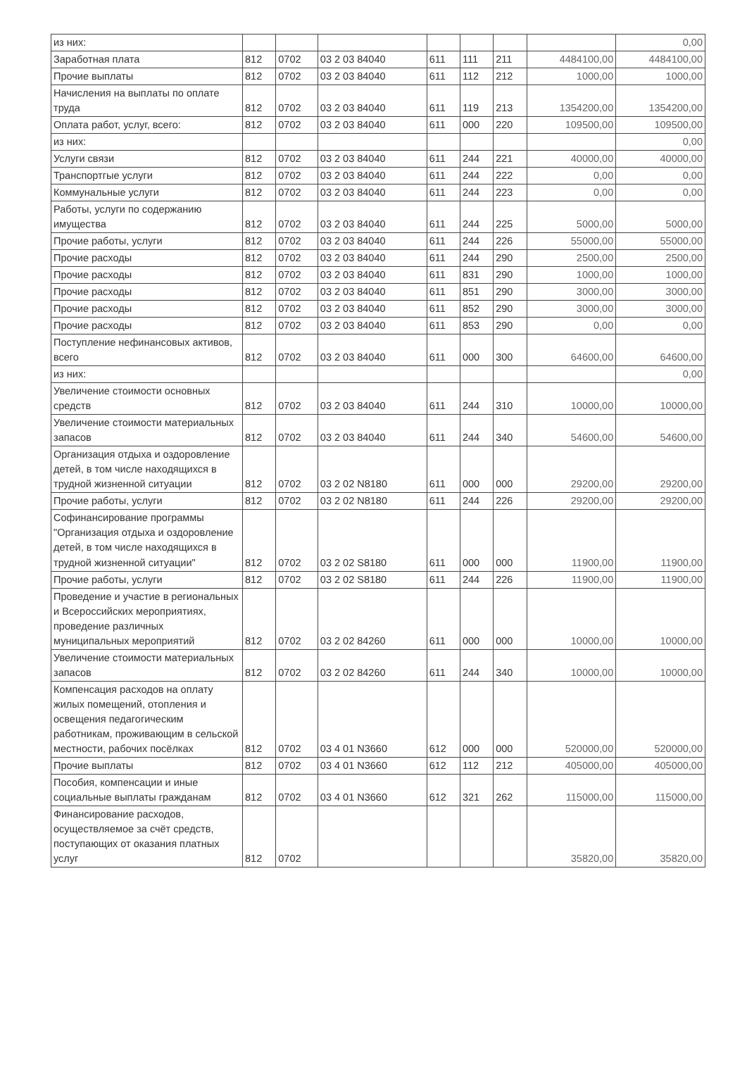| из них: | | | | | | | | 0,00 |
| Заработная плата | 812 | 0702 | 03 2 03 84040 | 611 | 111 | 211 | 4484100,00 | 4484100,00 |
| Прочие выплаты | 812 | 0702 | 03 2 03 84040 | 611 | 112 | 212 | 1000,00 | 1000,00 |
| Начисления на выплаты по оплате труда | 812 | 0702 | 03 2 03 84040 | 611 | 119 | 213 | 1354200,00 | 1354200,00 |
| Оплата работ, услуг, всего: | 812 | 0702 | 03 2 03 84040 | 611 | 000 | 220 | 109500,00 | 109500,00 |
| из них: | | | | | | | | 0,00 |
| Услуги связи | 812 | 0702 | 03 2 03 84040 | 611 | 244 | 221 | 40000,00 | 40000,00 |
| Транспортгые услуги | 812 | 0702 | 03 2 03 84040 | 611 | 244 | 222 | 0,00 | 0,00 |
| Коммунальные услуги | 812 | 0702 | 03 2 03 84040 | 611 | 244 | 223 | 0,00 | 0,00 |
| Работы, услуги по содержанию имущества | 812 | 0702 | 03 2 03 84040 | 611 | 244 | 225 | 5000,00 | 5000,00 |
| Прочие работы, услуги | 812 | 0702 | 03 2 03 84040 | 611 | 244 | 226 | 55000,00 | 55000,00 |
| Прочие расходы | 812 | 0702 | 03 2 03 84040 | 611 | 244 | 290 | 2500,00 | 2500,00 |
| Прочие расходы | 812 | 0702 | 03 2 03 84040 | 611 | 831 | 290 | 1000,00 | 1000,00 |
| Прочие расходы | 812 | 0702 | 03 2 03 84040 | 611 | 851 | 290 | 3000,00 | 3000,00 |
| Прочие расходы | 812 | 0702 | 03 2 03 84040 | 611 | 852 | 290 | 3000,00 | 3000,00 |
| Прочие расходы | 812 | 0702 | 03 2 03 84040 | 611 | 853 | 290 | 0,00 | 0,00 |
| Поступление нефинансовых активов, всего | 812 | 0702 | 03 2 03 84040 | 611 | 000 | 300 | 64600,00 | 64600,00 |
| из них: | | | | | | | | 0,00 |
| Увеличение стоимости основных средств | 812 | 0702 | 03 2 03 84040 | 611 | 244 | 310 | 10000,00 | 10000,00 |
| Увеличение стоимости материальных запасов | 812 | 0702 | 03 2 03 84040 | 611 | 244 | 340 | 54600,00 | 54600,00 |
| Организация отдыха и оздоровление детей, в том числе находящихся в трудной жизненной ситуации | 812 | 0702 | 03 2 02 N8180 | 611 | 000 | 000 | 29200,00 | 29200,00 |
| Прочие работы, услуги | 812 | 0702 | 03 2 02 N8180 | 611 | 244 | 226 | 29200,00 | 29200,00 |
| Софинансирование программы "Организация отдыха и оздоровление детей, в том числе находящихся в трудной жизненной ситуации" | 812 | 0702 | 03 2 02 S8180 | 611 | 000 | 000 | 11900,00 | 11900,00 |
| Прочие работы, услуги | 812 | 0702 | 03 2 02 S8180 | 611 | 244 | 226 | 11900,00 | 11900,00 |
| Проведение и участие в региональных и Всероссийских мероприятиях, проведение различных муниципальных мероприятий | 812 | 0702 | 03 2 02 84260 | 611 | 000 | 000 | 10000,00 | 10000,00 |
| Увеличение стоимости материальных запасов | 812 | 0702 | 03 2 02 84260 | 611 | 244 | 340 | 10000,00 | 10000,00 |
| Компенсация расходов на оплату жилых помещений, отопления и освещения педагогическим работникам, проживающим в сельской местности, рабочих посёлках | 812 | 0702 | 03 4 01 N3660 | 612 | 000 | 000 | 520000,00 | 520000,00 |
| Прочие выплаты | 812 | 0702 | 03 4 01 N3660 | 612 | 112 | 212 | 405000,00 | 405000,00 |
| Пособия, компенсации и иные социальные выплаты гражданам | 812 | 0702 | 03 4 01 N3660 | 612 | 321 | 262 | 115000,00 | 115000,00 |
| Финансирование расходов, осуществляемое за счёт средств, поступающих от оказания платных услуг | 812 | 0702 | | | | | 35820,00 | 35820,00 |